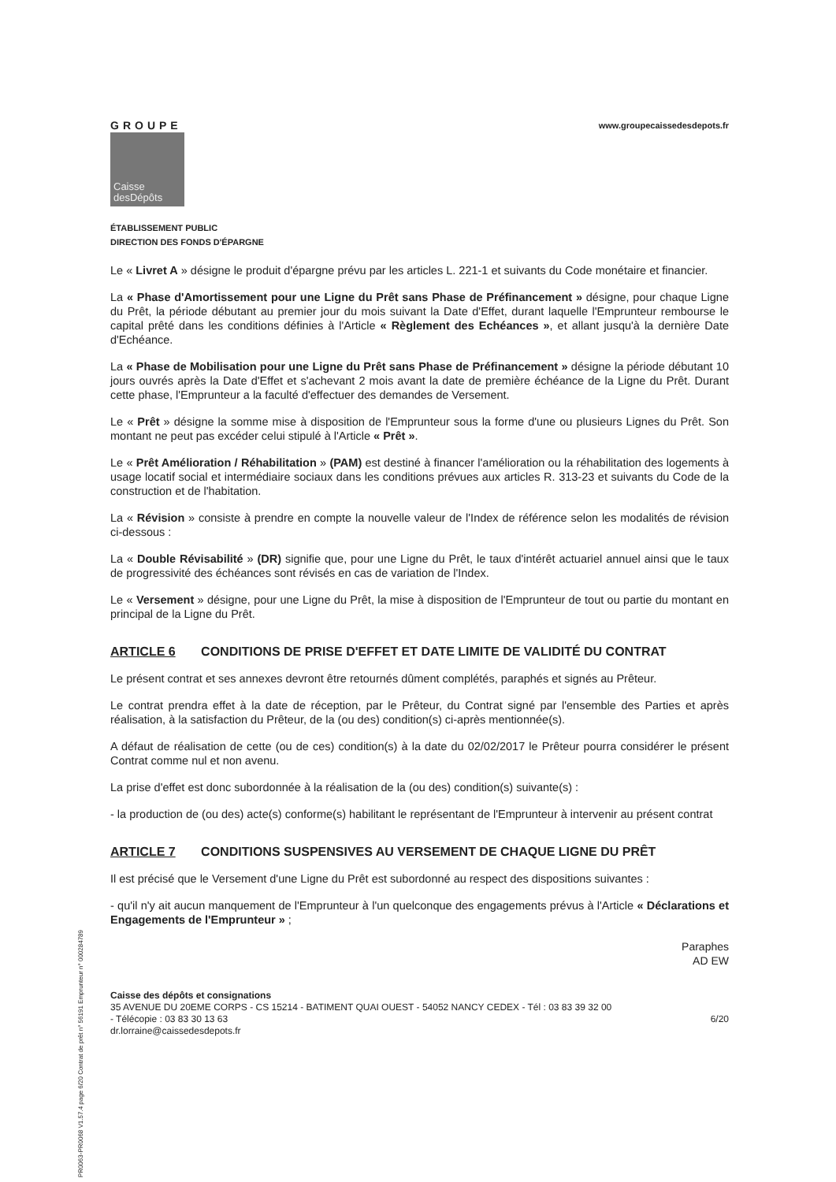PR0063-PR0068 V1.57.4 page 6/20 Contrat de prêt n° 56191 Emprunteur n° 000284789
GROUPE
Caisse
desDépôts
www.groupecaissedesdepots.fr
ÉTABLISSEMENT PUBLIC
DIRECTION DES FONDS D'ÉPARGNE
Le « Livret A » désigne le produit d'épargne prévu par les articles L. 221-1 et suivants du Code monétaire et financier.
La « Phase d'Amortissement pour une Ligne du Prêt sans Phase de Préfinancement » désigne, pour chaque Ligne du Prêt, la période débutant au premier jour du mois suivant la Date d'Effet, durant laquelle l'Emprunteur rembourse le capital prêté dans les conditions définies à l'Article « Règlement des Echéances », et allant jusqu'à la dernière Date d'Echéance.
La « Phase de Mobilisation pour une Ligne du Prêt sans Phase de Préfinancement » désigne la période débutant 10 jours ouvrés après la Date d'Effet et s'achevant 2 mois avant la date de première échéance de la Ligne du Prêt. Durant cette phase, l'Emprunteur a la faculté d'effectuer des demandes de Versement.
Le « Prêt » désigne la somme mise à disposition de l'Emprunteur sous la forme d'une ou plusieurs Lignes du Prêt. Son montant ne peut pas excéder celui stipulé à l'Article « Prêt ».
Le « Prêt Amélioration / Réhabilitation » (PAM) est destiné à financer l'amélioration ou la réhabilitation des logements à usage locatif social et intermédiaire sociaux dans les conditions prévues aux articles R. 313-23 et suivants du Code de la construction et de l'habitation.
La « Révision » consiste à prendre en compte la nouvelle valeur de l'Index de référence selon les modalités de révision ci-dessous :
La « Double Révisabilité » (DR) signifie que, pour une Ligne du Prêt, le taux d'intérêt actuariel annuel ainsi que le taux de progressivité des échéances sont révisés en cas de variation de l'Index.
Le « Versement » désigne, pour une Ligne du Prêt, la mise à disposition de l'Emprunteur de tout ou partie du montant en principal de la Ligne du Prêt.
ARTICLE 6 CONDITIONS DE PRISE D'EFFET ET DATE LIMITE DE VALIDITÉ DU CONTRAT
Le présent contrat et ses annexes devront être retournés dûment complétés, paraphés et signés au Prêteur.
Le contrat prendra effet à la date de réception, par le Prêteur, du Contrat signé par l'ensemble des Parties et après réalisation, à la satisfaction du Prêteur, de la (ou des) condition(s) ci-après mentionnée(s).
A défaut de réalisation de cette (ou de ces) condition(s) à la date du 02/02/2017 le Prêteur pourra considérer le présent Contrat comme nul et non avenu.
La prise d'effet est donc subordonnée à la réalisation de la (ou des) condition(s) suivante(s) :
- la production de (ou des) acte(s) conforme(s) habilitant le représentant de l'Emprunteur à intervenir au présent contrat
ARTICLE 7 CONDITIONS SUSPENSIVES AU VERSEMENT DE CHAQUE LIGNE DU PRÊT
Il est précisé que le Versement d'une Ligne du Prêt est subordonné au respect des dispositions suivantes :
- qu'il n'y ait aucun manquement de l'Emprunteur à l'un quelconque des engagements prévus à l'Article « Déclarations et Engagements de l'Emprunteur » ;
Paraphes
AD EW
Caisse des dépôts et consignations
35 AVENUE DU 20EME CORPS - CS 15214 - BATIMENT QUAI OUEST - 54052 NANCY CEDEX - Tél : 03 83 39 32 00
- Télécopie : 03 83 30 13 63 6/20
dr.lorraine@caissedesdepots.fr